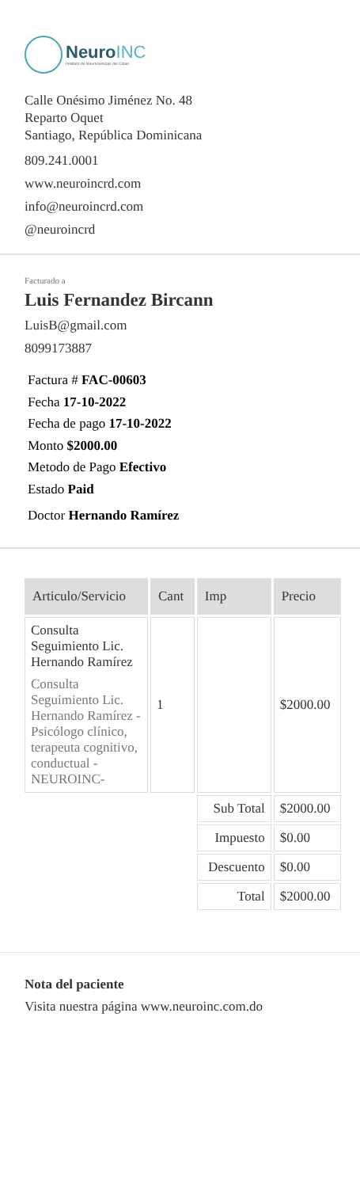NeuroINC
Instituto de Neurociencias del Cibao
Calle Onésimo Jiménez No. 48
Reparto Oquet
Santiago, República Dominicana
809.241.0001
www.neuroincrd.com
info@neuroincrd.com
@neuroincrd
Facturado a
Luis Fernandez Bircann
LuisB@gmail.com
8099173887
Factura # FAC-00603
Fecha 17-10-2022
Fecha de pago 17-10-2022
Monto $2000.00
Metodo de Pago Efectivo
Estado Paid
Doctor Hernando Ramírez
| Articulo/Servicio | Cant | Imp | Precio |
| --- | --- | --- | --- |
| Consulta Seguimiento Lic. Hernando Ramírez Consulta Seguimiento Lic. Hernando Ramírez - Psicólogo clínico, terapeuta cognitivo, conductual - NEUROINC- | 1 | | $2000.00 |
| | | Sub Total | $2000.00 |
| | | Impuesto | $0.00 |
| | | Descuento | $0.00 |
| | | Total | $2000.00 |
Nota del paciente
Visita nuestra página www.neuroinc.com.do